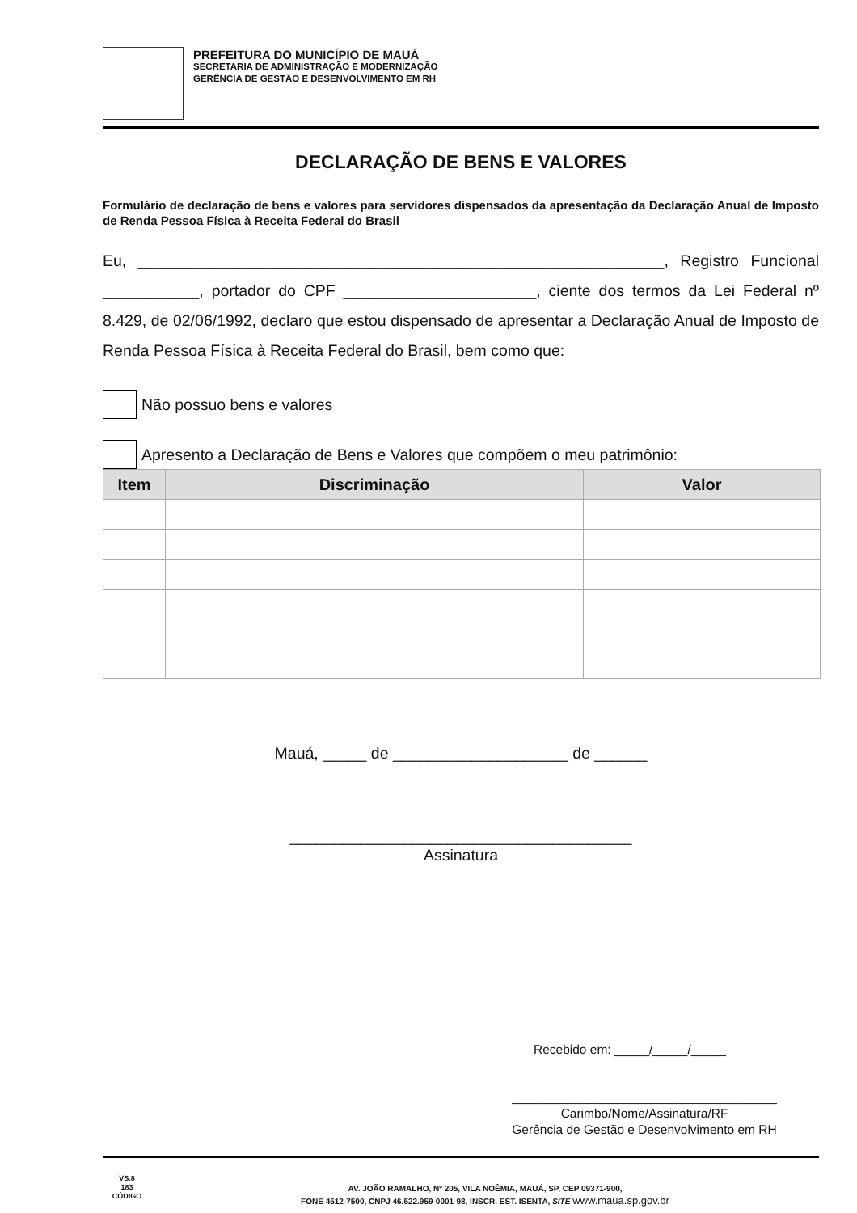PREFEITURA DO MUNICÍPIO DE MAUÁ
SECRETARIA DE ADMINISTRAÇÃO E MODERNIZAÇÃO
GERÊNCIA DE GESTÃO E DESENVOLVIMENTO EM RH
DECLARAÇÃO DE BENS E VALORES
Formulário de declaração de bens e valores para servidores dispensados da apresentação da Declaração Anual de Imposto de Renda Pessoa Física à Receita Federal do Brasil
Eu, ____________________________________________________________, Registro Funcional ___________, portador do CPF ______________________, ciente dos termos da Lei Federal nº 8.429, de 02/06/1992, declaro que estou dispensado de apresentar a Declaração Anual de Imposto de Renda Pessoa Física à Receita Federal do Brasil, bem como que:
Não possuo bens e valores
Apresento a Declaração de Bens e Valores que compõem o meu patrimônio:
| Item | Discriminação | Valor |
| --- | --- | --- |
Mauá, _____ de ____________________ de ______
_______________________________________
Assinatura
Recebido em: _____/_____/_____
______________________________________
Carimbo/Nome/Assinatura/RF
Gerência de Gestão e Desenvolvimento em RH
VS.8
183
CÓDIGO
AV. JOÃO RAMALHO, Nº 205, VILA NOÊMIA, MAUÁ, SP, CEP 09371-900,
FONE 4512-7500, CNPJ 46.522.959-0001-98, INSCR. EST. ISENTA, SITE www.maua.sp.gov.br